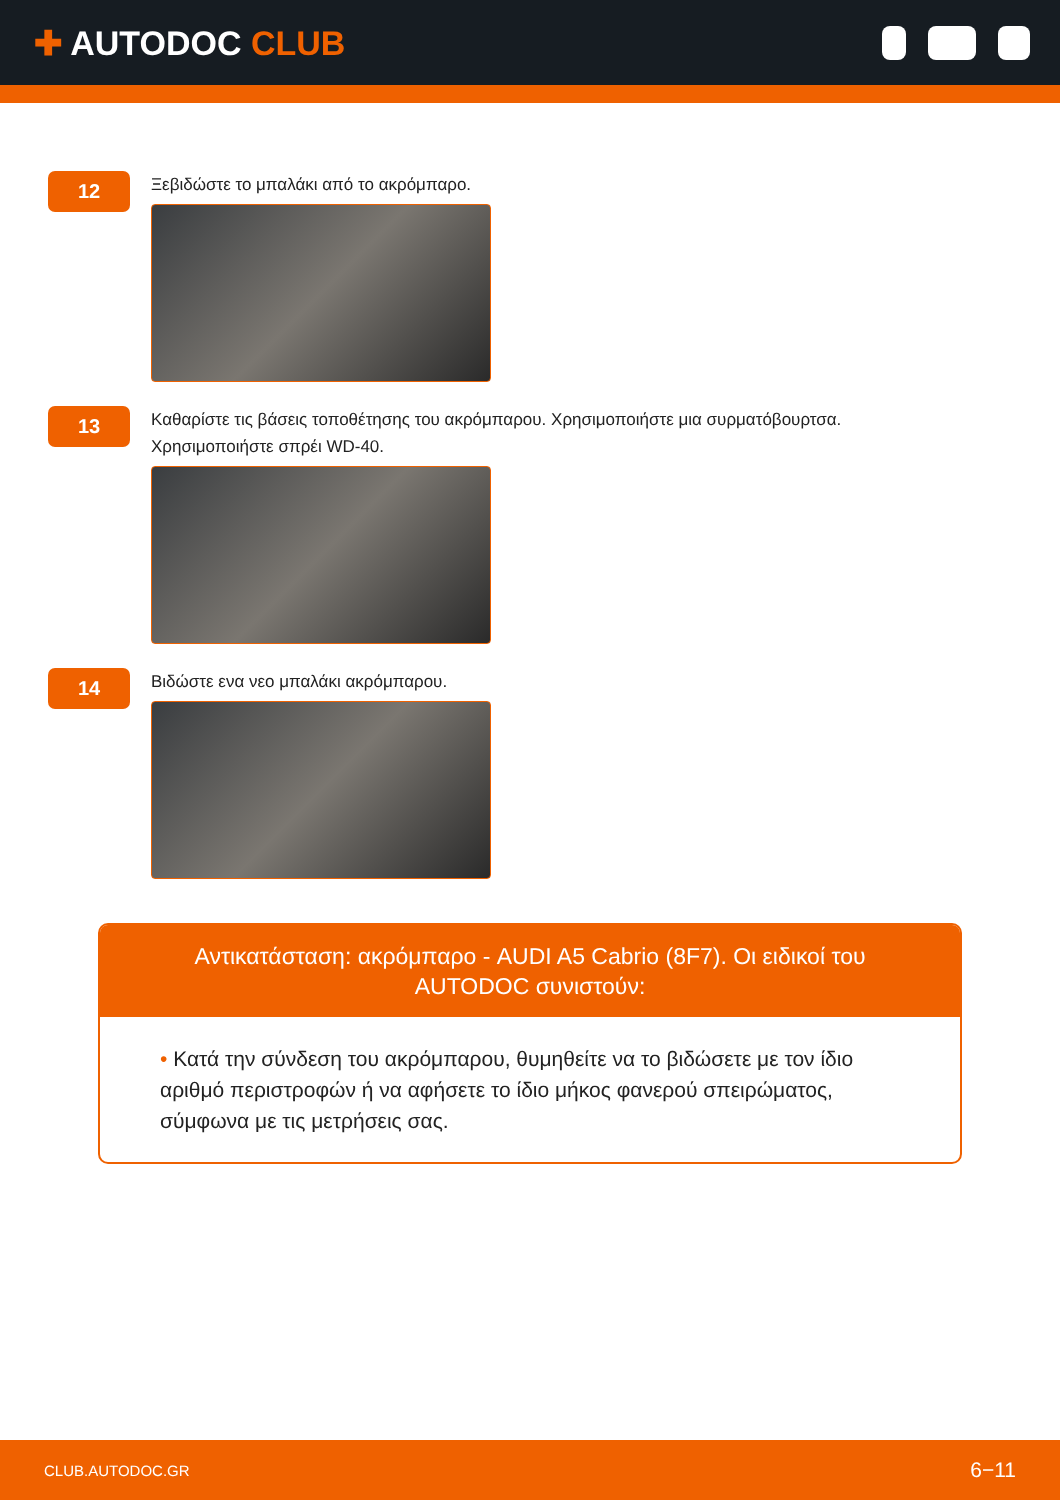✚ AUTODOC CLUB
12
Ξεβιδώστε το μπαλάκι από το ακρόμπαρο.
13
Καθαρίστε τις βάσεις τοποθέτησης του ακρόμπαρου. Χρησιμοποιήστε μια συρματόβουρτσα.
Χρησιμοποιήστε σπρέι WD-40.
14
Βιδώστε ενα νεο μπαλάκι ακρόμπαρου.
Αντικατάσταση: ακρόμπαρο - AUDI A5 Cabrio (8F7). Οι ειδικοί του AUTODOC συνιστούν:
• Κατά την σύνδεση του ακρόμπαρου, θυμηθείτε να το βιδώσετε με τον ίδιο αριθμό περιστροφών ή να αφήσετε το ίδιο μήκος φανερού σπειρώματος, σύμφωνα με τις μετρήσεις σας.
CLUB.AUTODOC.GR 6−11